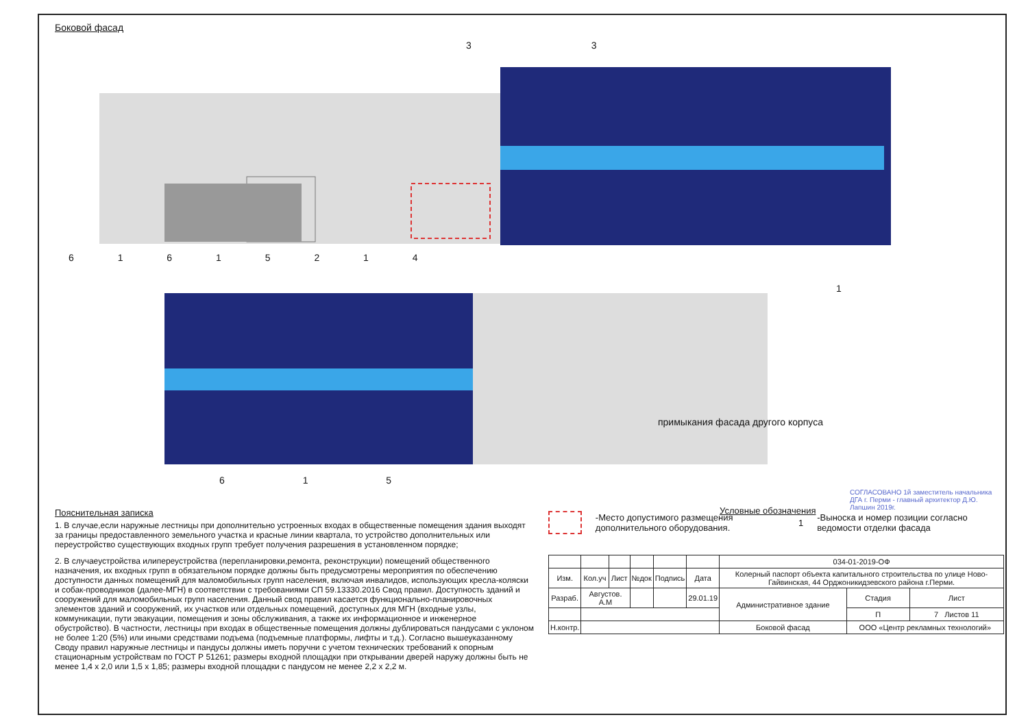Боковой фасад
6 1 6 1 5 2 1 4
3 3
1
примыкания фасада другого корпуса
6 1 5
Пояснительная записка
1. В случае,если наружные лестницы при дополнительно устроенных входах в общественные помещения здания выходят за границы предоставленного земельного участка и красные линии квартала, то устройство дополнительных или переустройство существующих входных групп требует получения разрешения в установленном порядке;
2. В случаеустройства илипереустройства (перепланировки,ремонта, реконструкции) помещений общественного назначения, их входных групп в обязательном порядке должны быть предусмотрены мероприятия по обеспечению доступности данных помещений для маломобильных групп населения, включая инвалидов, использующих кресла-коляски и собак-проводников (далее-МГН) в соответствии с требованиями СП 59.13330.2016 Свод правил. Доступность зданий и сооружений для маломобильных групп населения. Данный свод правил касается функционально-планировочных элементов зданий и сооружений, их участков или отдельных помещений, доступных для МГН (входные узлы, коммуникации, пути эвакуации, помещения и зоны обслуживания, а также их информационное и инженерное обустройство). В частности, лестницы при входах в общественные помещения должны дублироваться пандусами с уклоном не более 1:20 (5%) или иными средствами подъема (подъемные платформы, лифты и т.д.). Согласно вышеуказанному Своду правил наружные лестницы и пандусы должны иметь поручни с учетом технических требований к опорным стационарным устройствам по ГОСТ Р 51261; размеры входной площадки при открывании дверей наружу должны быть не менее 1,4 х 2,0 или 1,5 х 1,85; размеры входной площадки с пандусом не менее 2,2 х 2,2 м.
Условные обозначения
СОГЛАСОВАНО 1й заместитель начальника ДГА г. Перми - главный архитектор Д.Ю. Лапшин 2019г.
-Место допустимого размещения дополнительного оборудования. 1 -Выноска и номер позиции согласно ведомости отделки фасада
| | | | | | | 034-01-2019-ОФ | | |
| Изм. | Кол.уч | Лист | №док | Подпись | Дата | Колерный паспорт объекта капитального строительства по улице Ново-Гайвинская, 44 Орджоникидзевского района г.Перми. | | |
| Разраб. | Августов. А.М | | | | 29.01.19 | Административное здание | Стадия | Лист |
| | | | | | | | П | 7 Листов 11 |
| Н.контр. | | | | | | Боковой фасад | ООО «Центр рекламных технологий» | |